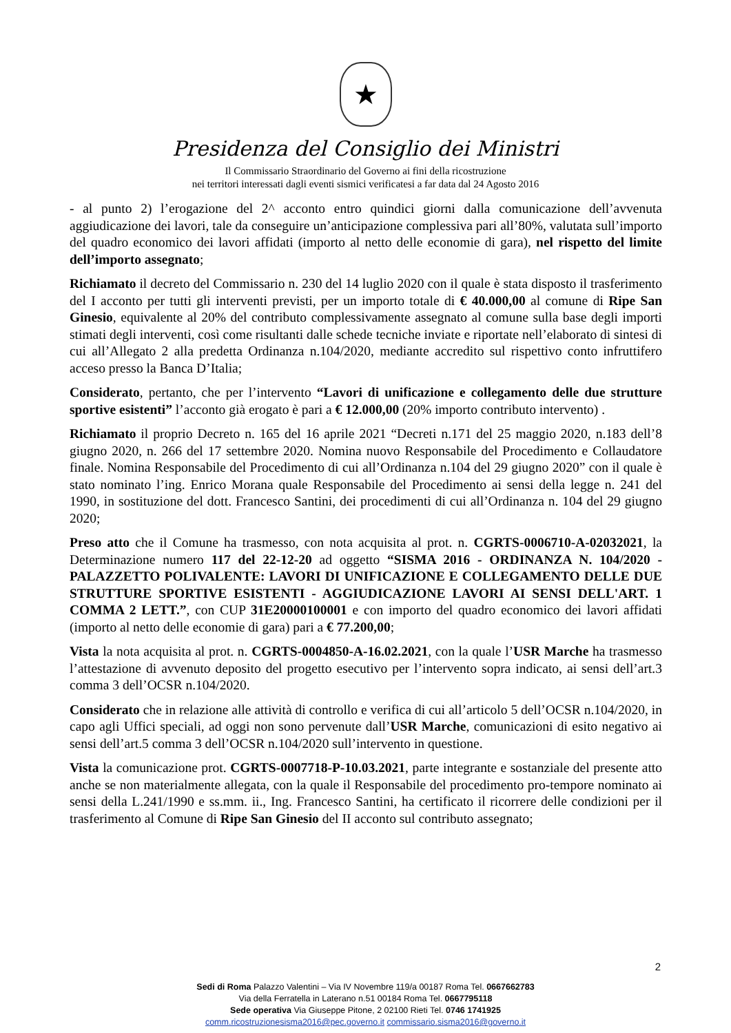★
Presidenza del Consiglio dei Ministri
Il Commissario Straordinario del Governo ai fini della ricostruzione
nei territori interessati dagli eventi sismici verificatesi a far data dal 24 Agosto 2016
- al punto 2) l’erogazione del 2^ acconto entro quindici giorni dalla comunicazione dell’avvenuta aggiudicazione dei lavori, tale da conseguire un’anticipazione complessiva pari all’80%, valutata sull’importo del quadro economico dei lavori affidati (importo al netto delle economie di gara), nel rispetto del limite dell’importo assegnato;
Richiamato il decreto del Commissario n. 230 del 14 luglio 2020 con il quale è stata disposto il trasferimento del I acconto per tutti gli interventi previsti, per un importo totale di € 40.000,00 al comune di Ripe San Ginesio, equivalente al 20% del contributo complessivamente assegnato al comune sulla base degli importi stimati degli interventi, così come risultanti dalle schede tecniche inviate e riportate nell’elaborato di sintesi di cui all’Allegato 2 alla predetta Ordinanza n.104/2020, mediante accredito sul rispettivo conto infruttifero acceso presso la Banca D’Italia;
Considerato, pertanto, che per l’intervento “Lavori di unificazione e collegamento delle due strutture sportive esistenti” l’acconto già erogato è pari a € 12.000,00 (20% importo contributo intervento) .
Richiamato il proprio Decreto n. 165 del 16 aprile 2021 “Decreti n.171 del 25 maggio 2020, n.183 dell’8 giugno 2020, n. 266 del 17 settembre 2020. Nomina nuovo Responsabile del Procedimento e Collaudatore finale. Nomina Responsabile del Procedimento di cui all’Ordinanza n.104 del 29 giugno 2020” con il quale è stato nominato l’ing. Enrico Morana quale Responsabile del Procedimento ai sensi della legge n. 241 del 1990, in sostituzione del dott. Francesco Santini, dei procedimenti di cui all’Ordinanza n. 104 del 29 giugno 2020;
Preso atto che il Comune ha trasmesso, con nota acquisita al prot. n. CGRTS-0006710-A-02032021, la Determinazione numero 117 del 22-12-20 ad oggetto “SISMA 2016 - ORDINANZA N. 104/2020 - PALAZZETTO POLIVALENTE: LAVORI DI UNIFICAZIONE E COLLEGAMENTO DELLE DUE STRUTTURE SPORTIVE ESISTENTI - AGGIUDICAZIONE LAVORI AI SENSI DELL'ART. 1 COMMA 2 LETT.”, con CUP 31E20000100001 e con importo del quadro economico dei lavori affidati (importo al netto delle economie di gara) pari a € 77.200,00;
Vista la nota acquisita al prot. n. CGRTS-0004850-A-16.02.2021, con la quale l’USR Marche ha trasmesso l’attestazione di avvenuto deposito del progetto esecutivo per l’intervento sopra indicato, ai sensi dell’art.3 comma 3 dell’OCSR n.104/2020.
Considerato che in relazione alle attività di controllo e verifica di cui all’articolo 5 dell’OCSR n.104/2020, in capo agli Uffici speciali, ad oggi non sono pervenute dall’USR Marche, comunicazioni di esito negativo ai sensi dell’art.5 comma 3 dell’OCSR n.104/2020 sull’intervento in questione.
Vista la comunicazione prot. CGRTS-0007718-P-10.03.2021, parte integrante e sostanziale del presente atto anche se non materialmente allegata, con la quale il Responsabile del procedimento pro-tempore nominato ai sensi della L.241/1990 e ss.mm. ii., Ing. Francesco Santini, ha certificato il ricorrere delle condizioni per il trasferimento al Comune di Ripe San Ginesio del II acconto sul contributo assegnato;
2
Sedi di Roma Palazzo Valentini – Via IV Novembre 119/a 00187 Roma Tel. 0667662783
Via della Ferratella in Laterano n.51 00184 Roma Tel. 0667795118
Sede operativa Via Giuseppe Pitone, 2 02100 Rieti Tel. 0746 1741925
comm.ricostruzionesisma2016@pec.governo.it commissario.sisma2016@governo.it